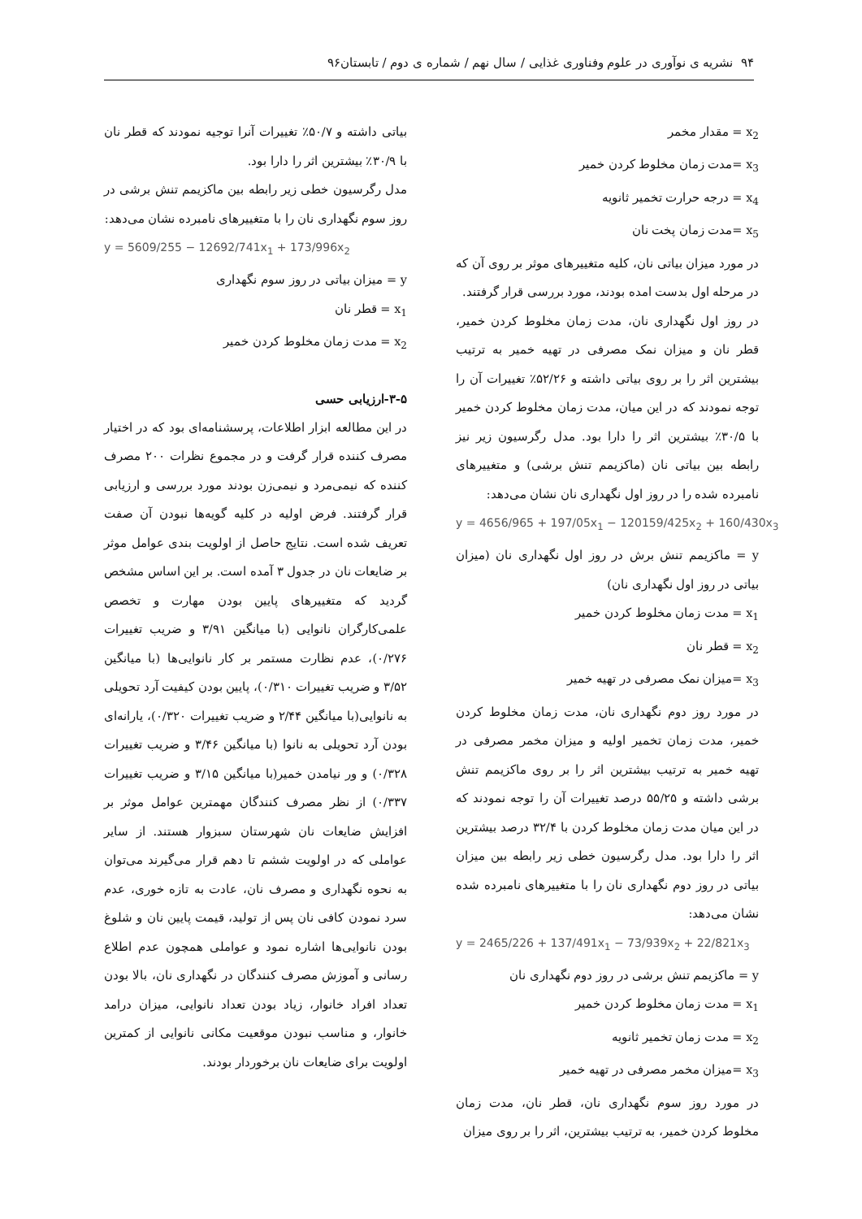۹۴ نشریه ی نوآوری در علوم وفناوری غذایی / سال نهم / شماره ی دوم / تابستان۹۶
x<sub>2</sub> = مقدار مخمر
x<sub>3</sub> =مدت زمان مخلوط کردن خمیر
x<sub>4</sub> = درجه حرارت تخمیر ثانویه
x<sub>5</sub> =مدت زمان پخت نان
در مورد میزان بیاتی نان، کلیه متغییرهای موثر بر روی آن که در مرحله اول بدست امده بودند، مورد بررسی قرار گرفتند.
در روز اول نگهداری نان، مدت زمان مخلوط کردن خمیر، قطر نان و میزان نمک مصرفی در تهیه خمیر به ترتیب بیشترین اثر را بر روی بیاتی داشته و ۵۲/۲۶٪ تغییرات آن را توجه نمودند که در این میان، مدت زمان مخلوط کردن خمیر با ۳۰/۵٪ بیشترین اثر را دارا بود. مدل رگرسیون زیر نیز رابطه بین بیاتی نان (ماکزیمم تنش برشی) و متغییرهای نامبرده شده را در روز اول نگهداری نان نشان می‌دهد:
y = 4656/965 + 197/05x<sub>1</sub> − 120159/425x<sub>2</sub> + 160/430x<sub>3</sub>
y = ماکزیمم تنش برش در روز اول نگهداری نان (میزان بیاتی در روز اول نگهداری نان)
x<sub>1</sub> = مدت زمان مخلوط کردن خمیر
x<sub>2</sub> = قطر نان
x<sub>3</sub> =میزان نمک مصرفی در تهیه خمیر
در مورد روز دوم نگهداری نان، مدت زمان مخلوط کردن خمیر، مدت زمان تخمیر اولیه و میزان مخمر مصرفی در تهیه خمیر به ترتیب بیشترین اثر را بر روی ماکزیمم تنش برشی داشته و ۵۵/۲۵ درصد تغییرات آن را توجه نمودند که در این میان مدت زمان مخلوط کردن با ۳۲/۴ درصد بیشترین اثر را دارا بود. مدل رگرسیون خطی زیر رابطه بین میزان بیاتی در روز دوم نگهداری نان را با متغییرهای نامبرده شده نشان می‌دهد:
y = 2465/226 + 137/491x<sub>1</sub> − 73/939x<sub>2</sub> + 22/821x<sub>3</sub>
y = ماکزیمم تنش برشی در روز دوم نگهداری نان
x<sub>1</sub> = مدت زمان مخلوط کردن خمیر
x<sub>2</sub> = مدت زمان تخمیر ثانویه
x<sub>3</sub> =میزان مخمر مصرفی در تهیه خمیر
در مورد روز سوم نگهداری نان، قطر نان، مدت زمان مخلوط کردن خمیر، به ترتیب بیشترین، اثر را بر روی میزان
بیاتی داشته و ۵۰/۷٪ تغییرات آنرا توجیه نمودند که قطر نان با ۳۰/۹٪ بیشترین اثر را دارا بود.
مدل رگرسیون خطی زیر رابطه بین ماکزیمم تنش برشی در روز سوم نگهداری نان را با متغییرهای نامبرده نشان می‌دهد:
y = 5609/255 − 12692/741x<sub>1</sub> + 173/996x<sub>2</sub>
y = میزان بیاتی در روز سوم نگهداری
x<sub>1</sub> = قطر نان
x<sub>2</sub> = مدت زمان مخلوط کردن خمیر
۳-۵-ارزیابی حسی
در این مطالعه ابزار اطلاعات، پرسشنامه‌ای بود که در اختیار مصرف کننده قرار گرفت و در مجموع نظرات ۲۰۰ مصرف کننده که نیمی‌مرد و نیمی‌زن بودند مورد بررسی و ارزیابی قرار گرفتند. فرض اولیه در کلیه گویه‌ها نبودن آن صفت تعریف شده است. نتایج حاصل از اولویت بندی عوامل موثر بر ضایعات نان در جدول ۳ آمده است. بر این اساس مشخص گردید که متغییرهای پایین بودن مهارت و تخصص علمی‌کارگران نانوایی (با میانگین ۳/۹۱ و ضریب تغییرات ۰/۲۷۶)، عدم نظارت مستمر بر کار نانوایی‌ها (با میانگین ۳/۵۲ و ضریب تغییرات ۰/۳۱۰)، پایین بودن کیفیت آرد تحویلی به نانوایی(با میانگین ۲/۴۴ و ضریب تغییرات ۰/۳۲۰)، یارانه‌ای بودن آرد تحویلی به نانوا (با میانگین ۳/۴۶ و ضریب تغییرات ۰/۳۲۸) و ور نیامدن خمیر(با میانگین ۳/۱۵ و ضریب تغییرات ۰/۳۳۷) از نظر مصرف کنندگان مهمترین عوامل موثر بر افزایش ضایعات نان شهرستان سبزوار هستند. از سایر عواملی که در اولویت ششم تا دهم قرار می‌گیرند می‌توان به نحوه نگهداری و مصرف نان، عادت به تازه خوری، عدم سرد نمودن کافی نان پس از تولید، قیمت پایین نان و شلوغ بودن نانوایی‌ها اشاره نمود و عواملی همچون عدم اطلاع رسانی و آموزش مصرف کنندگان در نگهداری نان، بالا بودن تعداد افراد خانوار، زیاد بودن تعداد نانوایی، میزان درامد خانوار، و مناسب نبودن موقعیت مکانی نانوایی از کمترین اولویت برای ضایعات نان برخوردار بودند.